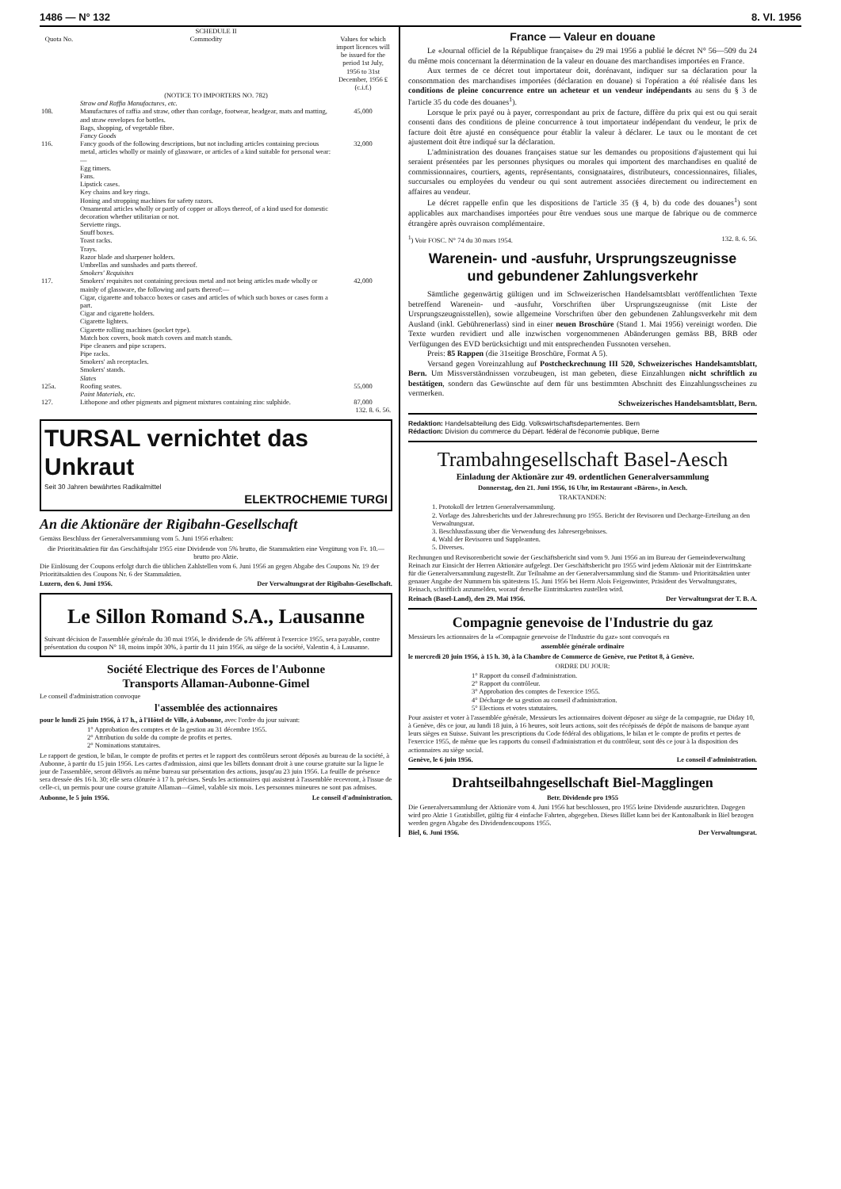1486 — N° 132 8. VI. 1956
| SCHEDULE II | | |
| --- | --- | --- |
| Quota No. | Commodity | Values for which import licences will be issued for the period 1st July, 1956 to 31st December, 1956 £ (c.i.f.) |
| (NOTICE TO IMPORTERS NO. 782) | | |
| | Straw and Raffia Manufactures, etc. | |
| 108. | Manufactures of raffia and straw, other than cordage, footwear, headgear, mats and matting, and straw envelopes for bottles. Bags, shopping, of vegetable fibre. | 45,000 |
| | Fancy Goods | |
| 116. | Fancy goods of the following descriptions, but not including articles containing precious metal, articles wholly or mainly of glassware, or articles of a kind suitable for personal wear:— Egg timers. Fans. Lipstick cases. Key chains and key rings. Honing and stropping machines for safety razors. Ornamental articles wholly or partly of copper or alloys thereof, of a kind used for domestic decoration whether utilitarian or not. Serviette rings. Snuff boxes. Toast racks. Trays. Razor blade and sharpener holders. Umbrellas and sunshades and parts thereof. | 32,000 |
| | Smokers' Requisites | |
| 117. | Smokers' requisites not containing precious metal and not being articles made wholly or mainly of glassware, the following and parts thereof:— Cigar, cigarette and tobacco boxes or cases and articles of which such boxes or cases form a part. Cigar and cigarette holders. Cigarette lighters. Cigarette rolling machines (pocket type). Match box covers, book match covers and match stands. Pipe cleaners and pipe scrapers. Pipe racks. Smokers' ash receptacles. Smokers' stands. | 42,000 |
| | Slates | |
| 125a. | Roofing seates. | 55,000 |
| | Paint Materials, etc. | |
| 127. | Lithopone and other pigments and pigment mixtures containing zinc sulphide. | 87,000 |
| 132. 8. 6. 56. | | |
TURSAL vernichtet das Unkraut
Seit 30 Jahren bewährtes Radikalmittel
ELEKTROCHEMIE TURGI
An die Aktionäre der Rigibahn-Gesellschaft
Gemäss Beschluss der Generalversammiung vom 5. Juni 1956 erhalten:
die Prioritätsaktien für das Geschäftsjahr 1955 eine Dividende von 5% brutto, die Stammaktien eine Vergütung von Fr. 10.— brutto pro Aktie.
Die Einlösung der Coupons erfolgt durch die üblichen Zahlstellen vom 6. Juni 1956 an gegen Abgabe des Coupons Nr. 19 der Prioritätsaktien des Coupons Nr. 6 der Stammaktien.
Luzern, den 6. Juni 1956. Der Verwaltungsrat der Rigibahn-Gesellschaft.
Le Sillon Romand S.A., Lausanne
Suivant décision de l'assemblée générale du 30 mai 1956, le dividende de 5% afférent à l'exercice 1955, sera payable, contre présentation du coupon N° 18, moins impôt 30%, à partir du 11 juin 1956, au siège de la société, Valentin 4, à Lausanne.
Société Electrique des Forces de l'Aubonne
Transports Allaman-Aubonne-Gimel
Le conseil d'administration convoque
l'assemblée des actionnaires
pour le lundi 25 juin 1956, à 17 h., à l'Hôtel de Ville, à Aubonne, avec l'ordre du jour suivant:
1° Approbation des comptes et de la gestion au 31 décembre 1955.
2° Attribution du solde du compte de profits et pertes.
2° Nominations statutaires.
Le rapport de gestion, le bilan, le compte de profits et pertes et le rapport des contrôleurs seront déposés au bureau de la société, à Aubonne, à partir du 15 juin 1956. Les cartes d'admission, ainsi que les billets donnant droit à une course gratuite sur la ligne le jour de l'assemblée, seront délivrés au même bureau sur présentation des actions, jusqu'au 23 juin 1956. La feuille de présence sera dressée dès 16 h. 30; elle sera clôturée à 17 h. précises. Seuls les actionnaires qui assistent à l'assemblée recevront, à l'issue de celle-ci, un permis pour une course gratuite Allaman—Gimel, valable six mois. Les personnes mineures ne sont pas admises.
Aubonne, le 5 juin 1956. Le conseil d'administration.
France — Valeur en douane
Le «Journal officiel de la République française» du 29 mai 1956 a publié le décret N° 56—509 du 24 du même mois concernant la détermination de la valeur en douane des marchandises importées en France.
Aux termes de ce décret tout importateur doit, dorénavant, indiquer sur sa déclaration pour la consommation des marchandises importées (déclaration en douane) si l'opération a été réalisée dans les conditions de pleine concurrence entre un acheteur et un vendeur indépendants au sens du § 3 de l'article 35 du code des douanes<sup>1</sup>).
Lorsque le prix payé ou à payer, correspondant au prix de facture, diffère du prix qui est ou qui serait consenti dans des conditions de pleine concurrence à tout importateur indépendant du vendeur, le prix de facture doit être ajusté en conséquence pour établir la valeur à déclarer. Le taux ou le montant de cet ajustement doit être indiqué sur la déclaration.
L'administration des douanes françaises statue sur les demandes ou propositions d'ajustement qui lui seraient présentées par les personnes physiques ou morales qui importent des marchandises en qualité de commissionnaires, courtiers, agents, représentants, consignataires, distributeurs, concessionnaires, filiales, succursales ou employées du vendeur ou qui sont autrement associées directement ou indirectement en affaires au vendeur.
Le décret rappelle enfin que les dispositions de l'article 35 (§ 4, b) du code des douanes<sup>1</sup>) sont applicables aux marchandises importées pour être vendues sous une marque de fabrique ou de commerce étrangère après ouvraison complémentaire.
<sup>1</sup>) Voir FOSC. N° 74 du 30 mars 1954. 132. 8. 6. 56.
Warenein- und -ausfuhr, Ursprungszeugnisse
und gebundener Zahlungsverkehr
Sämtliche gegenwärtig gültigen und im Schweizerischen Handelsamtsblatt veröffentlichten Texte betreffend Warenein- und -ausfuhr, Vorschriften über Ursprungszeugnisse (mit Liste der Ursprungszeugnisstellen), sowie allgemeine Vorschriften über den gebundenen Zahlungsverkehr mit dem Ausland (inkl. Gebührenerlass) sind in einer neuen Broschüre (Stand 1. Mai 1956) vereinigt worden. Die Texte wurden revidiert und alle inzwischen vorgenommenen Abänderungen gemäss BB, BRB oder Verfügungen des EVD berücksichtigt und mit entsprechenden Fussnoten versehen.
Preis: 85 Rappen (die 31seitige Broschüre, Format A 5).
Versand gegen Voreinzahlung auf Postcheckrechnung III 520, Schweizerisches Handelsamtsblatt, Bern. Um Missverständnissen vorzubeugen, ist man gebeten, diese Einzahlungen nicht schriftlich zu bestätigen, sondern das Gewünschte auf dem für uns bestimmten Abschnitt des Einzahlungsscheines zu vermerken.
Schweizerisches Handelsamtsblatt, Bern.
Redaktion: Handelsabteilung des Eidg. Volkswirtschaftsdepartementes. Bern
Rédaction: Division du commerce du Départ. fédéral de l'économie publique, Berne
Trambahngesellschaft Basel-Aesch
Einladung der Aktionäre zur 49. ordentlichen Generalversammlung
Donnerstag, den 21. Juni 1956, 16 Uhr, im Restaurant «Bären», in Aesch.
TRAKTANDEN:
1. Protokoll der letzten Generalversammlung.
2. Vorlage des Jahresberichts und der Jahresrechnung pro 1955. Bericht der Revisoren und Decharge-Erteilung an den Verwaltungsrat.
3. Beschlussfassung über die Verwendung des Jahresergebnisses.
4. Wahl der Revisoren und Suppleanten.
5. Diverses.
Rechnungen und Revisorenbericht sowie der Geschäftsbericht sind vom 9. Juni 1956 an im Bureau der Gemeindeverwaltung Reinach zur Einsicht der Herren Aktionäre aufgelegt. Der Geschäftsbericht pro 1955 wird jedem Aktionär mit der Eintrittskarte für die Generalversammlung zugestellt. Zur Teilnahme an der Generalversammlung sind die Stamm- und Prioritätsaktien unter genauer Angabe der Nummern bis spätestens 15. Juni 1956 bei Herrn Alois Feigenwinter, Präsident des Verwaltungsrates, Reinach, schriftlich anzumelden, worauf derselbe Eintrittskarten zustellen wird.
Reinach (Basel-Land), den 29. Mai 1956. Der Verwaltungsrat der T. B. A.
Compagnie genevoise de l'Industrie du gaz
Messieurs les actionnaires de la «Compagnie genevoise de l'Industrie du gaz» sont convoqués en
assemblée générale ordinaire
le mercredi 20 juin 1956, à 15 h. 30, à la Chambre de Commerce de Genève, rue Petitot 8, à Genève.
ORDRE DU JOUR:
1° Rapport du conseil d'administration.
2° Rapport du contrôleur.
3° Approbation des comptes de l'exercice 1955.
4° Décharge de sa gestion au conseil d'administration.
5° Elections et votes statutaires.
Pour assister et voter à l'assemblée générale, Messieurs les actionnaires doivent déposer au siège de la compagnie, rue Diday 10, à Genève, dès ce jour, au lundi 18 juin, à 16 heures, soit leurs actions, soit des récépissés de dépôt de maisons de banque ayant leurs sièges en Suisse. Suivant les prescriptions du Code fédéral des obligations, le bilan et le compte de profits et pertes de l'exercice 1955, de même que les rapports du conseil d'administration et du contrôleur, sont dès ce jour à la disposition des actionnaires au siège social.
Genève, le 6 juin 1956. Le conseil d'administration.
Drahtseilbahngesellschaft Biel-Magglingen
Betr. Dividende pro 1955
Die Generalversammlung der Aktionäre vom 4. Juni 1956 hat beschlossen, pro 1955 keine Dividende auszurichten. Dagegen wird pro Aktie 1 Gratisbillet, gültig für 4 einfache Fahrten, abgegeben. Dieses Billet kann bei der Kantonalbank in Biel bezogen werden gegen Abgabe des Dividendencoupons 1955.
Biel, 6. Juni 1956. Der Verwaltungsrat.